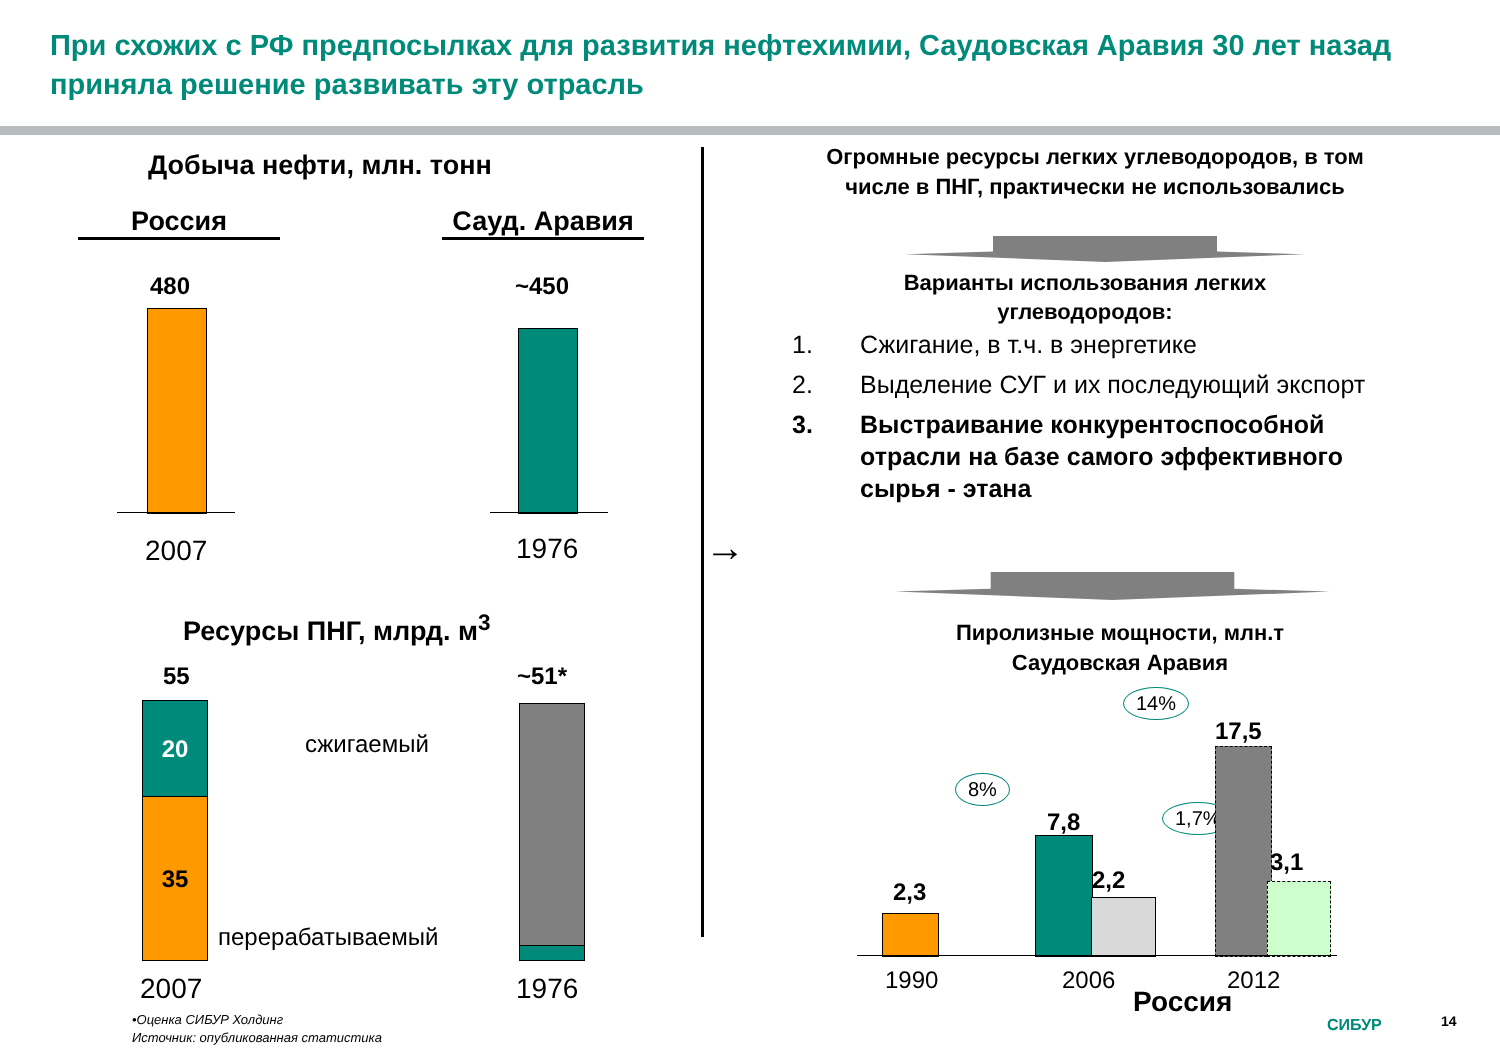При схожих с РФ предпосылках для развития нефтехимии, Саудовская Аравия 30 лет назад приняла решение развивать эту отрасль
Добыча нефти, млн. тонн
Россия Сауд. Аравия
480 ~450
2007 1976
Ресурсы ПНГ, млрд. м<sup>3</sup>
55 ~51*
20
35
сжигаемый
перерабатываемый
2007 1976
•Оценка СИБУР Холдинг
Источник: опубликованная статистика
→
Огромные ресурсы легких углеводородов, в том числе в ПНГ, практически не использовались
Варианты использования легких углеводородов:
1. Сжигание, в т.ч. в энергетике
2. Выделение СУГ и их последующий экспорт
3. Выстраивание конкурентоспособной отрасли на базе самого эффективного сырья - этана
Пиролизные мощности, млн.т Саудовская Аравия
14%
8%
1,7%
2,3
7,8
2,2
17,5
3,1
1990 2006 2012
Россия
СИБУР 14